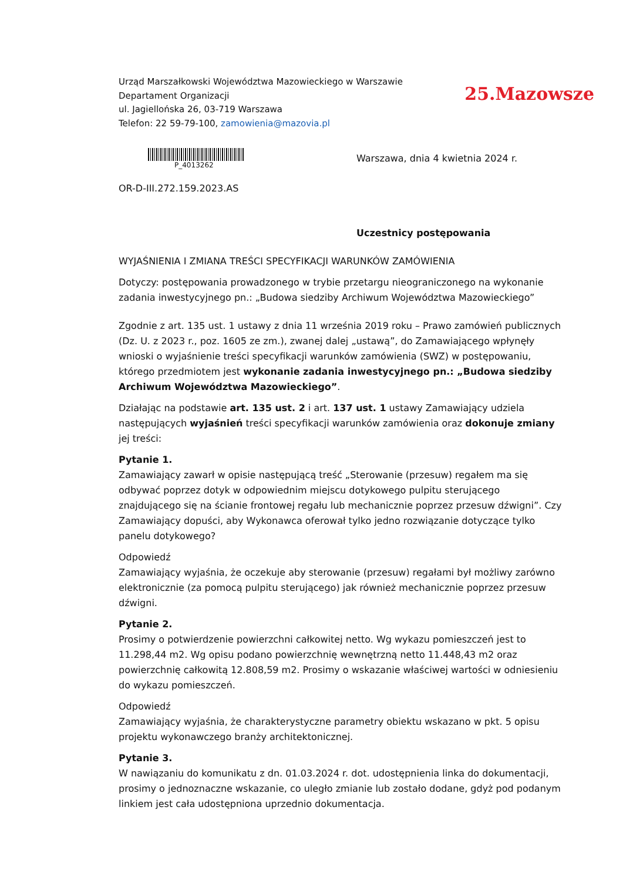Urząd Marszałkowski Województwa Mazowieckiego w Warszawie
Departament Organizacji
ul. Jagiellońska 26, 03-719 Warszawa
Telefon: 22 59-79-100, zamowienia@mazovia.pl
25.Mazowsze
P_4013262
Warszawa, dnia 4 kwietnia 2024 r.
OR-D-III.272.159.2023.AS
Uczestnicy postępowania
WYJAŚNIENIA I ZMIANA TREŚCI SPECYFIKACJI WARUNKÓW ZAMÓWIENIA
Dotyczy: postępowania prowadzonego w trybie przetargu nieograniczonego na wykonanie zadania inwestycyjnego pn.: „Budowa siedziby Archiwum Województwa Mazowieckiego”
Zgodnie z art. 135 ust. 1 ustawy z dnia 11 września 2019 roku – Prawo zamówień publicznych (Dz. U. z 2023 r., poz. 1605 ze zm.), zwanej dalej „ustawą”, do Zamawiającego wpłynęły wnioski o wyjaśnienie treści specyfikacji warunków zamówienia (SWZ) w postępowaniu, którego przedmiotem jest wykonanie zadania inwestycyjnego pn.: „Budowa siedziby Archiwum Województwa Mazowieckiego”.
Działając na podstawie art. 135 ust. 2 i art. 137 ust. 1 ustawy Zamawiający udziela następujących wyjaśnień treści specyfikacji warunków zamówienia oraz dokonuje zmiany jej treści:
Pytanie 1.
Zamawiający zawarł w opisie następującą treść „Sterowanie (przesuw) regałem ma się odbywać poprzez dotyk w odpowiednim miejscu dotykowego pulpitu sterującego znajdującego się na ścianie frontowej regału lub mechanicznie poprzez przesuw dźwigni”. Czy Zamawiający dopuści, aby Wykonawca oferował tylko jedno rozwiązanie dotyczące tylko panelu dotykowego?
Odpowiedź
Zamawiający wyjaśnia, że oczekuje aby sterowanie (przesuw) regałami był możliwy zarówno elektronicznie (za pomocą pulpitu sterującego) jak również mechanicznie poprzez przesuw dźwigni.
Pytanie 2.
Prosimy o potwierdzenie powierzchni całkowitej netto. Wg wykazu pomieszczeń jest to 11.298,44 m2. Wg opisu podano powierzchnię wewnętrzną netto 11.448,43 m2 oraz powierzchnię całkowitą 12.808,59 m2. Prosimy o wskazanie właściwej wartości w odniesieniu do wykazu pomieszczeń.
Odpowiedź
Zamawiający wyjaśnia, że charakterystyczne parametry obiektu wskazano w pkt. 5 opisu projektu wykonawczego branży architektonicznej.
Pytanie 3.
W nawiązaniu do komunikatu z dn. 01.03.2024 r. dot. udostępnienia linka do dokumentacji, prosimy o jednoznaczne wskazanie, co uległo zmianie lub zostało dodane, gdyż pod podanym linkiem jest cała udostępniona uprzednio dokumentacja.